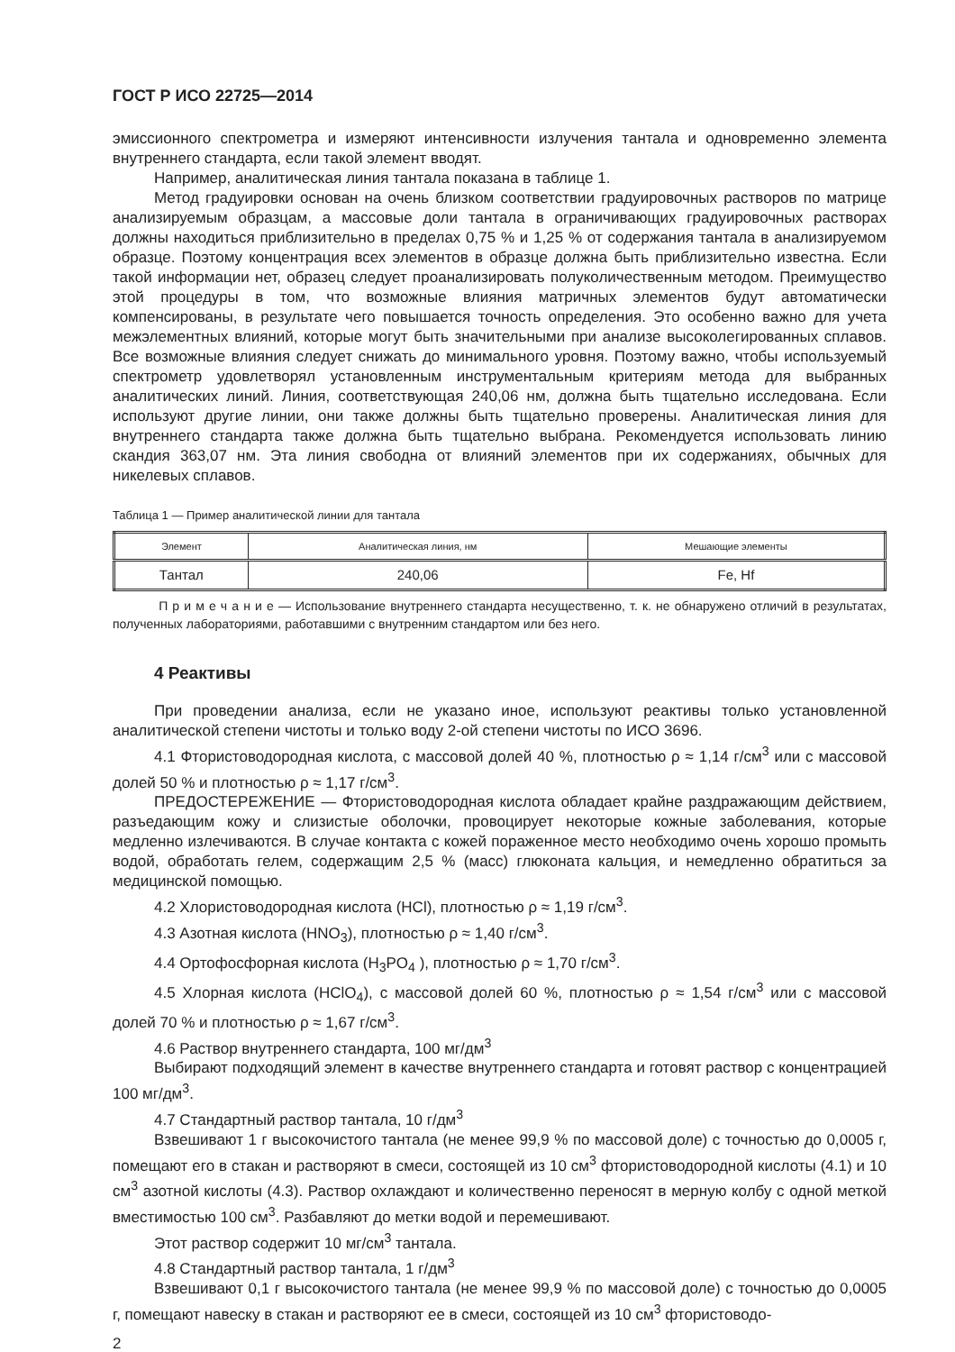ГОСТ Р ИСО 22725—2014
эмиссионного спектрометра и измеряют интенсивности излучения тантала и одновременно элемента внутреннего стандарта, если такой элемент вводят.
Например, аналитическая линия тантала показана в таблице 1.
Метод градуировки основан на очень близком соответствии градуировочных растворов по матрице анализируемым образцам, а массовые доли тантала в ограничивающих градуировочных растворах должны находиться приблизительно в пределах 0,75 % и 1,25 % от содержания тантала в анализируемом образце. Поэтому концентрация всех элементов в образце должна быть приблизительно известна. Если такой информации нет, образец следует проанализировать полуколичественным методом. Преимущество этой процедуры в том, что возможные влияния матричных элементов будут автоматически компенсированы, в результате чего повышается точность определения. Это особенно важно для учета межэлементных влияний, которые могут быть значительными при анализе высоколегированных сплавов. Все возможные влияния следует снижать до минимального уровня. Поэтому важно, чтобы используемый спектрометр удовлетворял установленным инструментальным критериям метода для выбранных аналитических линий. Линия, соответствующая 240,06 нм, должна быть тщательно исследована. Если используют другие линии, они также должны быть тщательно проверены. Аналитическая линия для внутреннего стандарта также должна быть тщательно выбрана. Рекомендуется использовать линию скандия 363,07 нм. Эта линия свободна от влияний элементов при их содержаниях, обычных для никелевых сплавов.
Таблица 1 — Пример аналитической линии для тантала
| Элемент | Аналитическая линия, нм | Мешающие элементы |
| --- | --- | --- |
| Тантал | 240,06 | Fe, Hf |
П р и м е ч а н и е — Использование внутреннего стандарта несущественно, т. к. не обнаружено отличий в результатах, полученных лабораториями, работавшими с внутренним стандартом или без него.
4 Реактивы
При проведении анализа, если не указано иное, используют реактивы только установленной аналитической степени чистоты и только воду 2-ой степени чистоты по ИСО 3696.
4.1 Фтористоводородная кислота, с массовой долей 40 %, плотностью ρ ≈ 1,14 г/см<sup>3</sup> или с массовой долей 50 % и плотностью ρ ≈ 1,17 г/см<sup>3</sup>.
ПРЕДОСТЕРЕЖЕНИЕ — Фтористоводородная кислота обладает крайне раздражающим действием, разъедающим кожу и слизистые оболочки, провоцирует некоторые кожные заболевания, которые медленно излечиваются. В случае контакта с кожей пораженное место необходимо очень хорошо промыть водой, обработать гелем, содержащим 2,5 % (масс) глюконата кальция, и немедленно обратиться за медицинской помощью.
4.2 Хлористоводородная кислота (HCl), плотностью ρ ≈ 1,19 г/см<sup>3</sup>.
4.3 Азотная кислота (HNO<sub>3</sub>), плотностью ρ ≈ 1,40 г/см<sup>3</sup>.
4.4 Ортофосфорная кислота (H<sub>3</sub>PO<sub>4</sub> ), плотностью ρ ≈ 1,70 г/см<sup>3</sup>.
4.5 Хлорная кислота (HClO<sub>4</sub>), с массовой долей 60 %, плотностью ρ ≈ 1,54 г/см<sup>3</sup> или с массовой долей 70 % и плотностью ρ ≈ 1,67 г/см<sup>3</sup>.
4.6 Раствор внутреннего стандарта, 100 мг/дм<sup>3</sup>
Выбирают подходящий элемент в качестве внутреннего стандарта и готовят раствор с концентрацией 100 мг/дм<sup>3</sup>.
4.7 Стандартный раствор тантала, 10 г/дм<sup>3</sup>
Взвешивают 1 г высокочистого тантала (не менее 99,9 % по массовой доле) с точностью до 0,0005 г, помещают его в стакан и растворяют в смеси, состоящей из 10 см<sup>3</sup> фтористоводородной кислоты (4.1) и 10 см<sup>3</sup> азотной кислоты (4.3). Раствор охлаждают и количественно переносят в мерную колбу с одной меткой вместимостью 100 см<sup>3</sup>. Разбавляют до метки водой и перемешивают.
Этот раствор содержит 10 мг/см<sup>3</sup> тантала.
4.8 Стандартный раствор тантала, 1 г/дм<sup>3</sup>
Взвешивают 0,1 г высокочистого тантала (не менее 99,9 % по массовой доле) с точностью до 0,0005 г, помещают навеску в стакан и растворяют ее в смеси, состоящей из 10 см<sup>3</sup> фтористоводо-
2